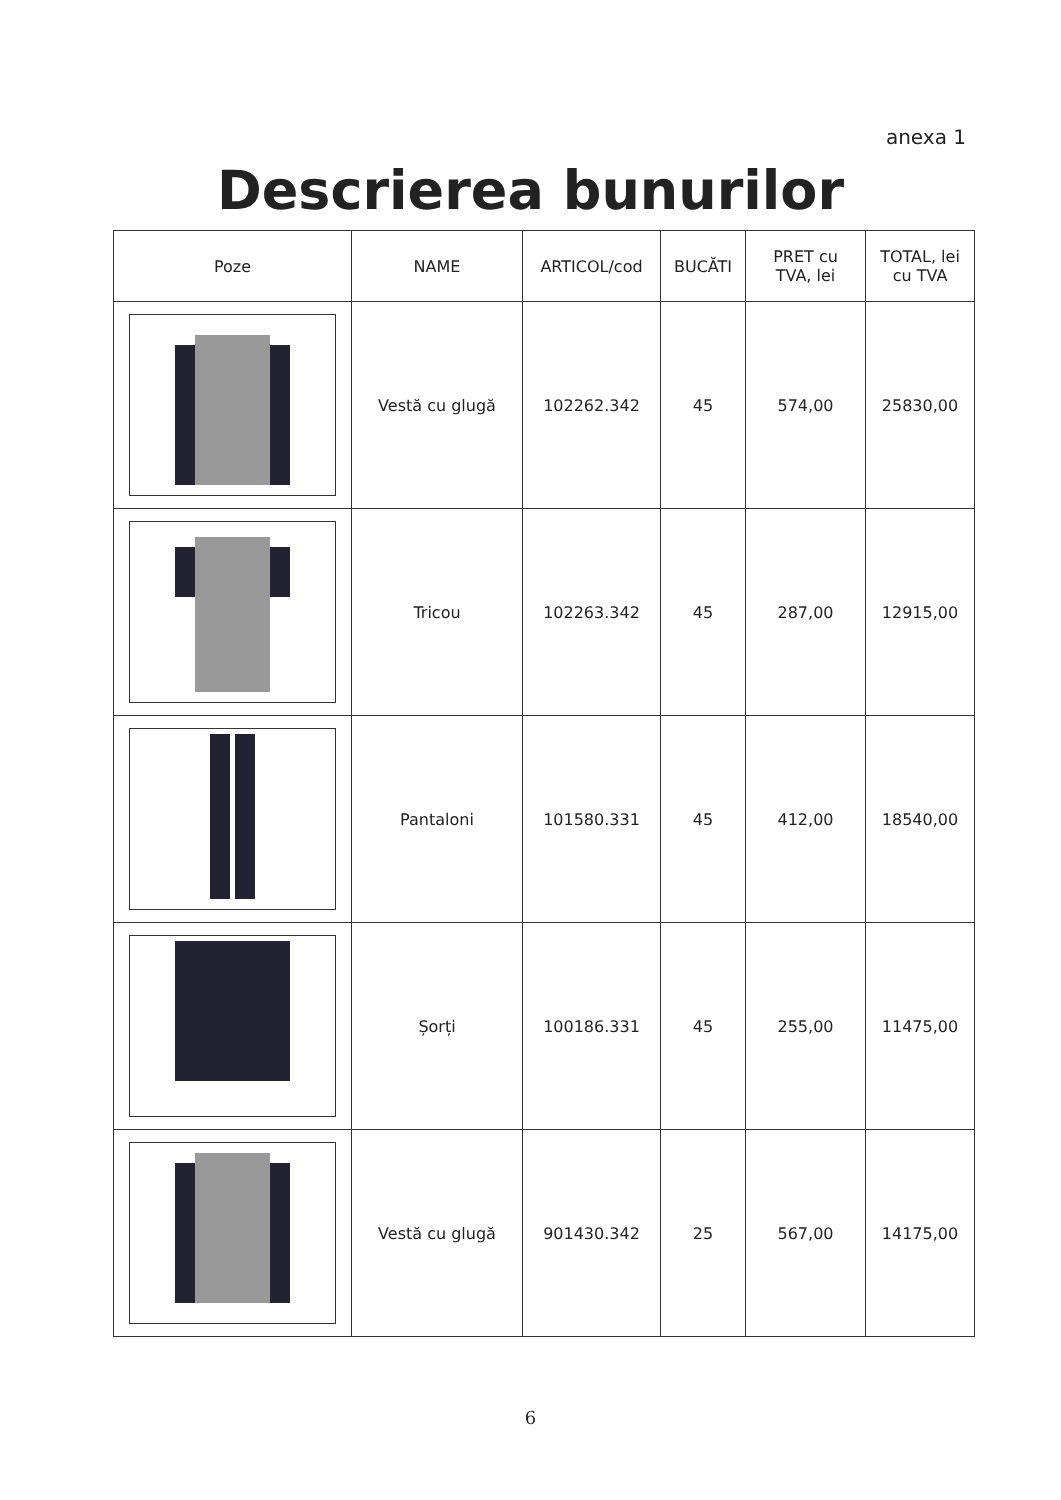anexa 1
Descrierea bunurilor
| Poze | NAME | ARTICOL/cod | BUCĂTI | PRET cu TVA, lei | TOTAL, lei cu TVA |
| --- | --- | --- | --- | --- | --- |
| | Vestă cu glugă | 102262.342 | 45 | 574,00 | 25830,00 |
| | Tricou | 102263.342 | 45 | 287,00 | 12915,00 |
| | Pantaloni | 101580.331 | 45 | 412,00 | 18540,00 |
| | Șorți | 100186.331 | 45 | 255,00 | 11475,00 |
| | Vestă cu glugă | 901430.342 | 25 | 567,00 | 14175,00 |
6